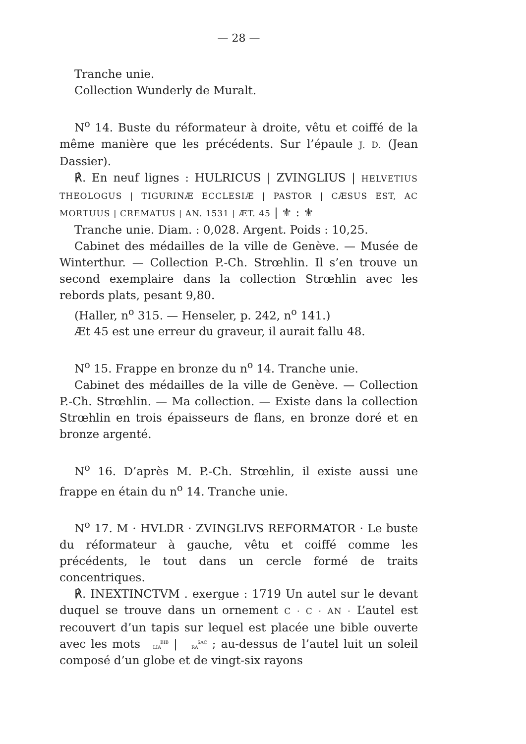— 28 —
Tranche unie.
Collection Wunderly de Muralt.
N<sup>o</sup> 14. Buste du réformateur à droite, vêtu et coiffé de la même manière que les précédents. Sur l’épaule J. D. (Jean Dassier).
℟. En neuf lignes : HULRICUS | ZVINGLIUS | HELVETIUS THEOLOGUS | TIGURINÆ ECCLESIÆ | PASTOR | CÆSUS EST, AC MORTUUS | CREMATUS | AN. 1531 | ÆT. 45 | ⚜ : ⚜
Tranche unie. Diam. : 0,028. Argent. Poids : 10,25.
Cabinet des médailles de la ville de Genève. — Musée de Winterthur. — Collection P.-Ch. Strœhlin. Il s’en trouve un second exemplaire dans la collection Strœhlin avec les rebords plats, pesant 9,80.
(Haller, n<sup>o</sup> 315. — Henseler, p. 242, n<sup>o</sup> 141.)
Æt 45 est une erreur du graveur, il aurait fallu 48.
N<sup>o</sup> 15. Frappe en bronze du n<sup>o</sup> 14. Tranche unie.
Cabinet des médailles de la ville de Genève. — Collection P.-Ch. Strœhlin. — Ma collection. — Existe dans la collection Strœhlin en trois épaisseurs de flans, en bronze doré et en bronze argenté.
N<sup>o</sup> 16. D’après M. P.-Ch. Strœhlin, il existe aussi une frappe en étain du n<sup>o</sup> 14. Tranche unie.
N<sup>o</sup> 17. M · HVLDR · ZVINGLIVS REFORMATOR · Le buste du réformateur à gauche, vêtu et coiffé comme les précédents, le tout dans un cercle formé de traits concentriques.
℟. INEXTINCTVM . exergue : 1719 Un autel sur le devant duquel se trouve dans un ornement C · C · AN · L’autel est recouvert d’un tapis sur lequel est placée une bible ouverte avec les mots BIB
LIA | SAC
RA ; au-dessus de l’autel luit un soleil composé d’un globe et de vingt-six rayons